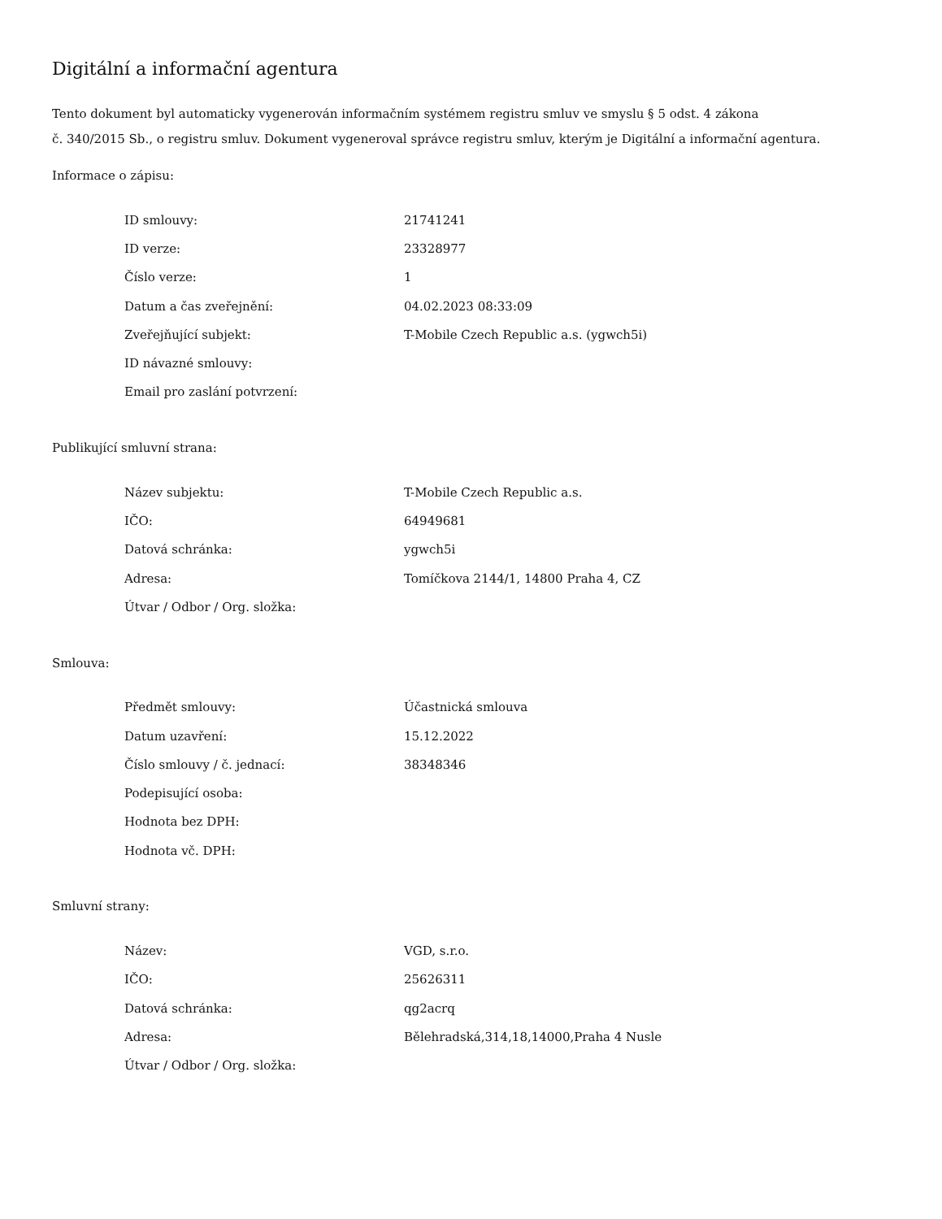Digitální a informační agentura
Tento dokument byl automaticky vygenerován informačním systémem registru smluv ve smyslu § 5 odst. 4 zákona
č. 340/2015 Sb., o registru smluv. Dokument vygeneroval správce registru smluv, kterým je Digitální a informační agentura.
Informace o zápisu:
| ID smlouvy: | 21741241 |
| ID verze: | 23328977 |
| Číslo verze: | 1 |
| Datum a čas zveřejnění: | 04.02.2023 08:33:09 |
| Zveřejňující subjekt: | T-Mobile Czech Republic a.s. (ygwch5i) |
| ID návazné smlouvy: | |
| Email pro zaslání potvrzení: | |
Publikující smluvní strana:
| Název subjektu: | T-Mobile Czech Republic a.s. |
| IČO: | 64949681 |
| Datová schránka: | ygwch5i |
| Adresa: | Tomíčkova 2144/1, 14800 Praha 4, CZ |
| Útvar / Odbor / Org. složka: | |
Smlouva:
| Předmět smlouvy: | Účastnická smlouva |
| Datum uzavření: | 15.12.2022 |
| Číslo smlouvy / č. jednací: | 38348346 |
| Podepisující osoba: | |
| Hodnota bez DPH: | |
| Hodnota vč. DPH: | |
Smluvní strany:
| Název: | VGD, s.r.o. |
| IČO: | 25626311 |
| Datová schránka: | qg2acrq |
| Adresa: | Bělehradská,314,18,14000,Praha 4 Nusle |
| Útvar / Odbor / Org. složka: | |